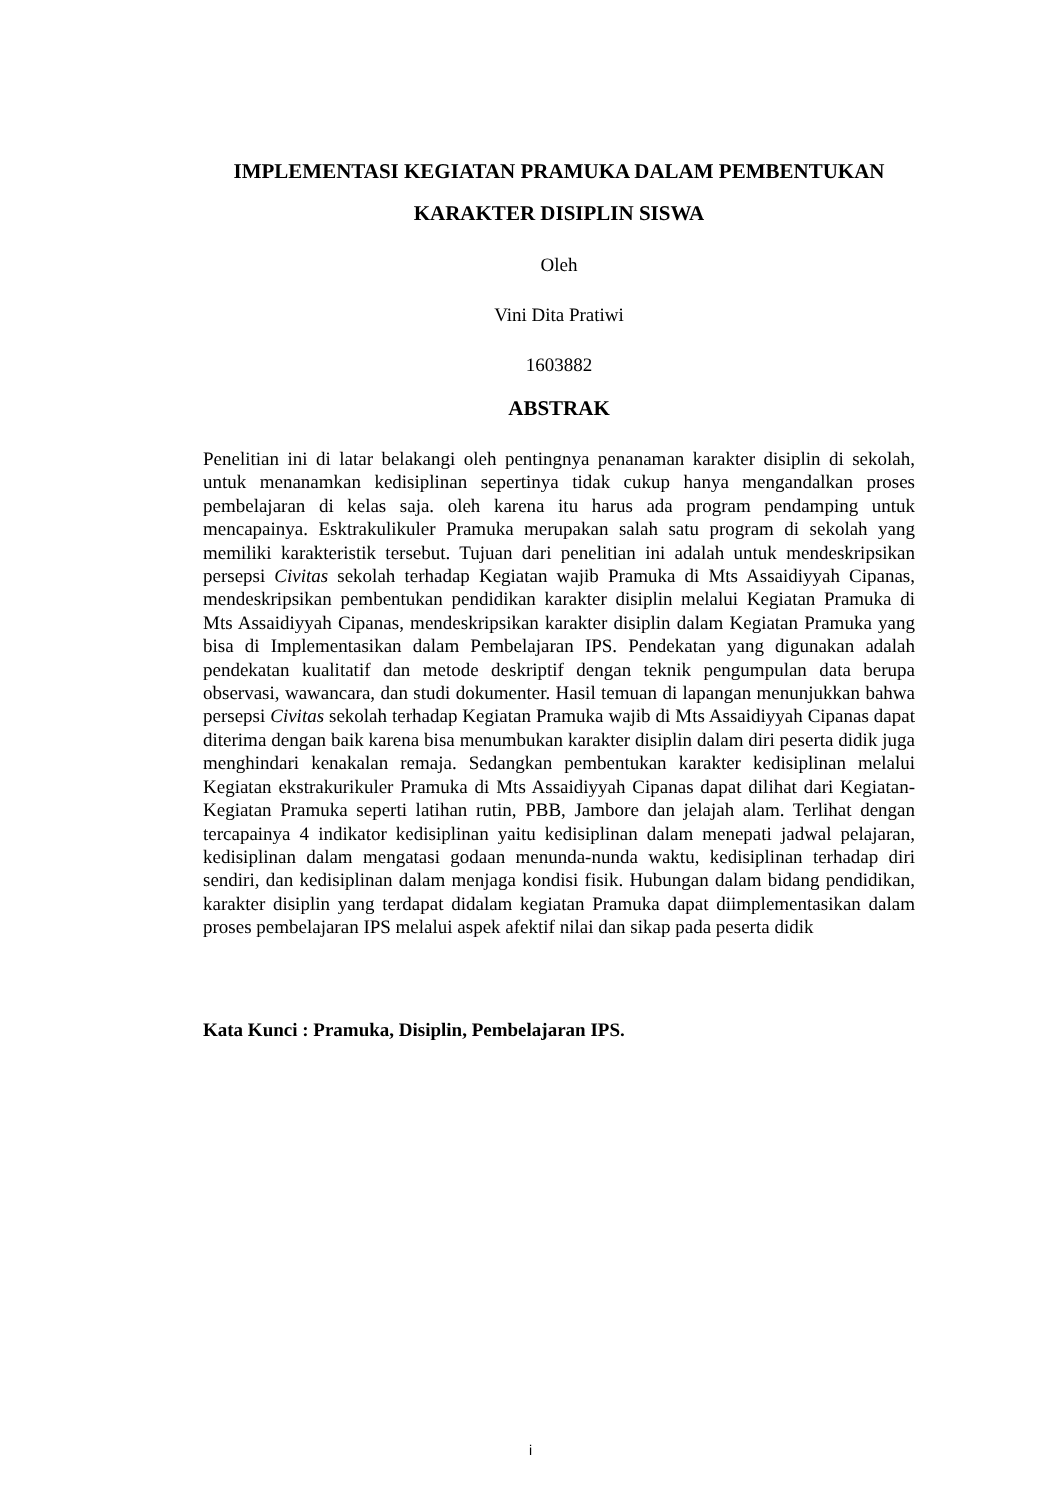IMPLEMENTASI KEGIATAN PRAMUKA DALAM PEMBENTUKAN
KARAKTER DISIPLIN SISWA
Oleh
Vini Dita Pratiwi
1603882
ABSTRAK
Penelitian ini di latar belakangi oleh pentingnya penanaman karakter disiplin di sekolah, untuk menanamkan kedisiplinan sepertinya tidak cukup hanya mengandalkan proses pembelajaran di kelas saja. oleh karena itu harus ada program pendamping untuk mencapainya. Esktrakulikuler Pramuka merupakan salah satu program di sekolah yang memiliki karakteristik tersebut. Tujuan dari penelitian ini adalah untuk mendeskripsikan persepsi Civitas sekolah terhadap Kegiatan wajib Pramuka di Mts Assaidiyyah Cipanas, mendeskripsikan pembentukan pendidikan karakter disiplin melalui Kegiatan Pramuka di Mts Assaidiyyah Cipanas, mendeskripsikan karakter disiplin dalam Kegiatan Pramuka yang bisa di Implementasikan dalam Pembelajaran IPS. Pendekatan yang digunakan adalah pendekatan kualitatif dan metode deskriptif dengan teknik pengumpulan data berupa observasi, wawancara, dan studi dokumenter. Hasil temuan di lapangan menunjukkan bahwa persepsi Civitas sekolah terhadap Kegiatan Pramuka wajib di Mts Assaidiyyah Cipanas dapat diterima dengan baik karena bisa menumbukan karakter disiplin dalam diri peserta didik juga menghindari kenakalan remaja. Sedangkan pembentukan karakter kedisiplinan melalui Kegiatan ekstrakurikuler Pramuka di Mts Assaidiyyah Cipanas dapat dilihat dari Kegiatan-Kegiatan Pramuka seperti latihan rutin, PBB, Jambore dan jelajah alam. Terlihat dengan tercapainya 4 indikator kedisiplinan yaitu kedisiplinan dalam menepati jadwal pelajaran, kedisiplinan dalam mengatasi godaan menunda-nunda waktu, kedisiplinan terhadap diri sendiri, dan kedisiplinan dalam menjaga kondisi fisik. Hubungan dalam bidang pendidikan, karakter disiplin yang terdapat didalam kegiatan Pramuka dapat diimplementasikan dalam proses pembelajaran IPS melalui aspek afektif nilai dan sikap pada peserta didik
Kata Kunci : Pramuka, Disiplin, Pembelajaran IPS.
i